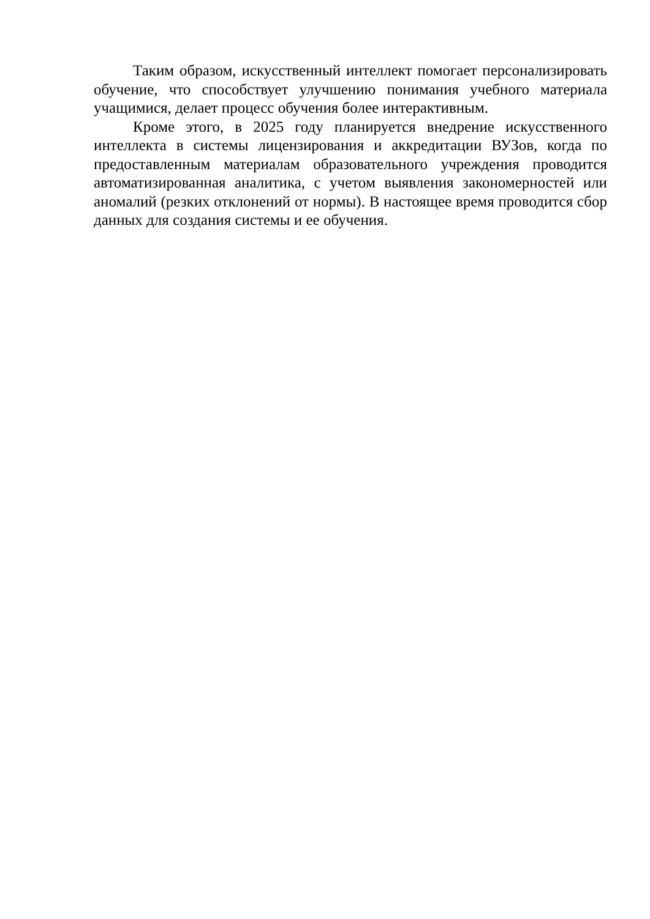Таким образом, искусственный интеллект помогает персонализировать обучение, что способствует улучшению понимания учебного материала учащимися, делает процесс обучения более интерактивным.
Кроме этого, в 2025 году планируется внедрение искусственного интеллекта в системы лицензирования и аккредитации ВУЗов, когда по предоставленным материалам образовательного учреждения проводится автоматизированная аналитика, с учетом выявления закономерностей или аномалий (резких отклонений от нормы). В настоящее время проводится сбор данных для создания системы и ее обучения.